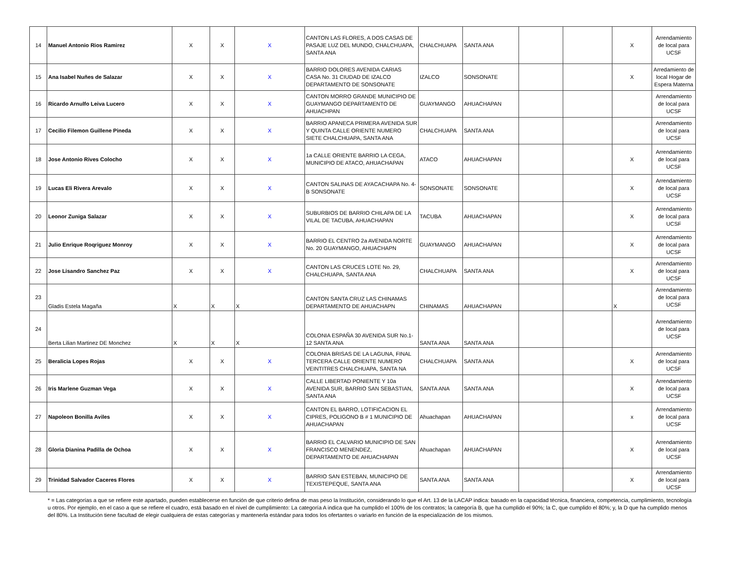| 14 | Manuel Antonio Rios Ramirez | X | X | X | CANTON LAS FLORES, A DOS CASAS DE PASAJE LUZ DEL MUNDO, CHALCHUAPA, SANTA ANA | CHALCHUAPA | SANTA ANA | | | X | Arrendamiento de local para UCSF |
| 15 | Ana Isabel Nuñes de Salazar | X | X | X | BARRIO DOLORES AVENIDA CARIAS CASA No. 31 CIUDAD DE IZALCO DEPARTAMENTO DE SONSONATE | IZALCO | SONSONATE | | | X | Arredamiento de local Hogar de Espera Materna |
| 16 | Ricardo Arnulfo Leiva Lucero | X | X | X | CANTON MORRO GRANDE MUNICIPIO DE GUAYMANGO DEPARTAMENTO DE AHUACHPAN | GUAYMANGO | AHUACHAPAN | | | | Arrendamiento de local para UCSF |
| 17 | Cecilio Filemon Guillene Pineda | X | X | X | BARRIO APANECA PRIMERA AVENIDA SUR Y QUINTA CALLE ORIENTE NUMERO SIETE CHALCHUAPA, SANTA ANA | CHALCHUAPA | SANTA ANA | | | | Arrendamiento de local para UCSF |
| 18 | Jose Antonio Rives Colocho | X | X | X | 1a CALLE ORIENTE BARRIO LA CEGA, MUNICIPIO DE ATACO, AHUACHAPAN | ATACO | AHUACHAPAN | | | X | Arrendamiento de local para UCSF |
| 19 | Lucas Eli Rivera Arevalo | X | X | X | CANTON SALINAS DE AYACACHAPA No. 4-B SONSONATE | SONSONATE | SONSONATE | | | X | Arrendamiento de local para UCSF |
| 20 | Leonor Zuniga Salazar | X | X | X | SUBURBIOS DE BARRIO CHILAPA DE LA VILAL DE TACUBA, AHUACHAPAN | TACUBA | AHUACHAPAN | | | X | Arrendamiento de local para UCSF |
| 21 | Julio Enrique Roqriguez Monroy | X | X | X | BARRIO EL CENTRO 2a AVENIDA NORTE No. 20 GUAYMANGO, AHUACHAPN | GUAYMANGO | AHUACHAPAN | | | X | Arrendamiento de local para UCSF |
| 22 | Jose Lisandro Sanchez Paz | X | X | X | CANTON LAS CRUCES LOTE No. 29, CHALCHUAPA, SANTA ANA | CHALCHUAPA | SANTA ANA | | | X | Arrendamiento de local para UCSF |
| 23 | Gladis Estela Magaña | X | X | X | CANTON SANTA CRUZ LAS CHINAMAS DEPARTAMENTO DE AHUACHAPN | CHINAMAS | AHUACHAPAN | | | X | Arrendamiento de local para UCSF |
| 24 | Berta Lilian Martinez DE Monchez | X | X | X | COLONIA ESPAÑA 30 AVENIDA SUR No.1-12 SANTA ANA | SANTA ANA | SANTA ANA | | | | Arrendamiento de local para UCSF |
| 25 | Beralicia Lopes Rojas | X | X | X | COLONIA BRISAS DE LA LAGUNA, FINAL TERCERA CALLE ORIENTE NUMERO VEINTITRES CHALCHUAPA, SANTA NA | CHALCHUAPA | SANTA ANA | | | X | Arrendamiento de local para UCSF |
| 26 | Iris Marlene Guzman Vega | X | X | X | CALLE LIBERTAD PONIENTE Y 10a AVENIDA SUR, BARRIO SAN SEBASTIAN, SANTA ANA | SANTA ANA | SANTA ANA | | | X | Arrendamiento de local para UCSF |
| 27 | Napoleon Bonilla Aviles | X | X | X | CANTON EL BARRO, LOTIFICACION EL CIPRES, POLIGONO B # 1 MUNICIPIO DE AHUACHAPAN | Ahuachapan | AHUACHAPAN | | | x | Arrendamiento de local para UCSF |
| 28 | Gloria Dianina Padilla de Ochoa | X | X | X | BARRIO EL CALVARIO MUNICIPIO DE SAN FRANCISCO MENENDEZ, DEPARTAMENTO DE AHUACHAPAN | Ahuachapan | AHUACHAPAN | | | X | Arrendamiento de local para UCSF |
| 29 | Trinidad Salvador Caceres Flores | X | X | X | BARRIO SAN ESTEBAN, MUNICIPIO DE TEXISTEPEQUE, SANTA ANA | SANTA ANA | SANTA ANA | | | X | Arrendamiento de local para UCSF |
* = Las categorías a que se refiere este apartado, pueden establecerse en función de que criterio defina de mas peso la Institución, considerando lo que el Art. 13 de la LACAP indica: basado en la capacidad técnica, financiera, competencia, cumplimiento, tecnología u otros. Por ejemplo, en el caso a que se refiere el cuadro, está basado en el nivel de cumplimiento: La categoría A indica que ha cumplido el 100% de los contratos; la categoría B, que ha cumplido el 90%; la C, que cumplido el 80%; y, la D que ha cumplido menos del 80%. La Institución tiene facultad de elegir cualquiera de estas categorías y mantenerla estándar para todos los ofertantes o variarlo en función de la especialización de los mismos.